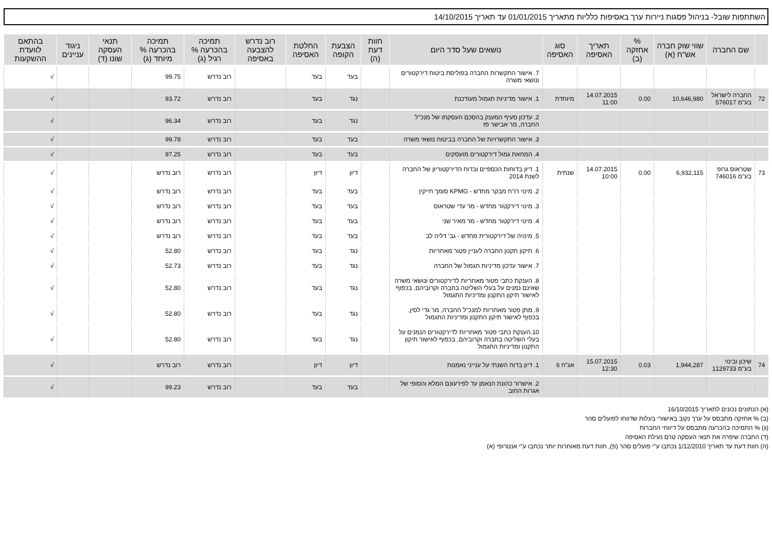השתתפות שובל- בניהול פסגות ניירות ערך באסיפות כלליות מתאריך 01/01/2015 עד תאריך 14/10/2015
| | שם החברה | שווי שוק חברה אש"ח (א) | % אחזקה (ב) | תאריך האסיפה | סוג האסיפה | נושאים שעל סדר היום | חוות דעת (ה) | הצבעת הקופה | החלטת האסיפה | רוב נדרש להצבעה באסיפה | תמיכה בהכרעה % רגיל (ג) | תמיכה בהכרעה % מיוחד (ג) | תנאי העסקה שונו (ד) | ניגוד עניינים | בהתאם לוועדת ההשקעות |
| --- | --- | --- | --- | --- | --- | --- | --- | --- | --- | --- | --- | --- | --- | --- | --- |
| | | | | | | 7. אישור התקשרות החברה בפוליסת ביטוח דירקטורים ונושאי משרה | | בעד | בעד | | רוב נדרש | 99.75 | | | √ |
| 72 | החברה לישראל בע"מ 576017 | 10,646,980 | 0.00 | 14.07.2015 11:00 | מיוחדת | 1. אישור מדיניות תגמול מעודכנת | | נגד | בעד | | רוב נדרש | 93.72 | | | √ |
| | | | | | | 2. עדכון סעיף המענק בהסכם העסקתו של מנכ"ל החברה, מר אבישר פז | | נגד | בעד | | רוב נדרש | 96.34 | | | √ |
| | | | | | | 3. אישור התקשרויות של החברה בביטוח נושאי משרה | | בעד | בעד | | רוב נדרש | 99.78 | | | √ |
| | | | | | | 4. המחאת גמול דירקטורים מועסקים | | בעד | בעד | | רוב נדרש | 97.25 | | | √ |
| 73 | שטראוס גרופ בע"מ 746016 | 6,932,115 | 0.00 | 14.07.2015 10:00 | שנתית | 1. דיון בדוחות הכספיים ובדוח הדירקטוריון של החברה לשנת 2014 | | דיון | דיון | | רוב נדרש | רוב נדרש | | | √ |
| | | | | | | 2. מינוי רו"ח מבקר מחדש - KPMG סומך חייקין | | בעד | בעד | | רוב נדרש | רוב נדרש | | | √ |
| | | | | | | 3. מינוי דירקטור מחדש - מר עדי שטראוס | | בעד | בעד | | רוב נדרש | רוב נדרש | | | √ |
| | | | | | | 4. מינוי דירקטור מחדש - מר מאיר שני | | בעד | בעד | | רוב נדרש | רוב נדרש | | | √ |
| | | | | | | 5. מינויה של דירקטורית מחדש - גב' דליה לב | | בעד | בעד | | רוב נדרש | רוב נדרש | | | √ |
| | | | | | | 6. תיקון תקנון החברה לעניין פטור מאחריות | | נגד | בעד | | רוב נדרש | 52.80 | | | √ |
| | | | | | | 7. אישור עדכון מדיניות תגמול של החברה | | נגד | בעד | | רוב נדרש | 52.73 | | | √ |
| | | | | | | 8. הענקת כתבי פטור מאחריות לדירקטורים ונושאי משרה שאינם נמנים על בעלי השליטה בחברה וקרוביהם, בכפוף לאישור תיקון התקנון ומדיניות התגמול | | נגד | בעד | | רוב נדרש | 52.80 | | | √ |
| | | | | | | 9. מתן פטור מאחריות למנכ"ל החברה, מר גדי לסין, בכפוף לאישור תיקון התקנון ומדיניות התגמול | | נגד | בעד | | רוב נדרש | 52.80 | | | √ |
| | | | | | | 10.הענקת כתבי פטור מאחריות לדירקטורים הנמנים על בעלי השליטה בחברה וקרוביהם, בכפוף לאישור תיקון התקנון ומדיניות התגמול | | נגד | בעד | | רוב נדרש | 52.80 | | | √ |
| 74 | שיכון ובינוי בע"מ 1129733 | 1,944,287 | 0.03 | 15.07.2015 12:30 | אג"ח 6 | 1. דיון בדוח השנתי על ענייני נאמנות | | דיון | דיון | | רוב נדרש | רוב נדרש | | | √ |
| | | | | | | 2. אישרור כהונת הנאמן עד לפירעונם המלא והסופי של אגרות החוב | | בעד | בעד | | רוב נדרש | 99.23 | | | √ |
(א) הנתונים נכונים לתאריך 16/10/2015
(ב) % אחזקה מתבסס על ערך נקוב באישורי בעלות שדווחו לפועלים סהר
(ג) % התמיכה בהכרעה מתבסס על דיווחי החברות
(ד) החברה שיפרה את תנאי העסקה טרם נעילת האסיפה
(ה) חוות דעת עד תאריך 1/12/2010 נכתבו ע"י פועלים סהר (פ), חוות דעת מאוחרות יותר נכתבו ע"י אנטרופי (א)